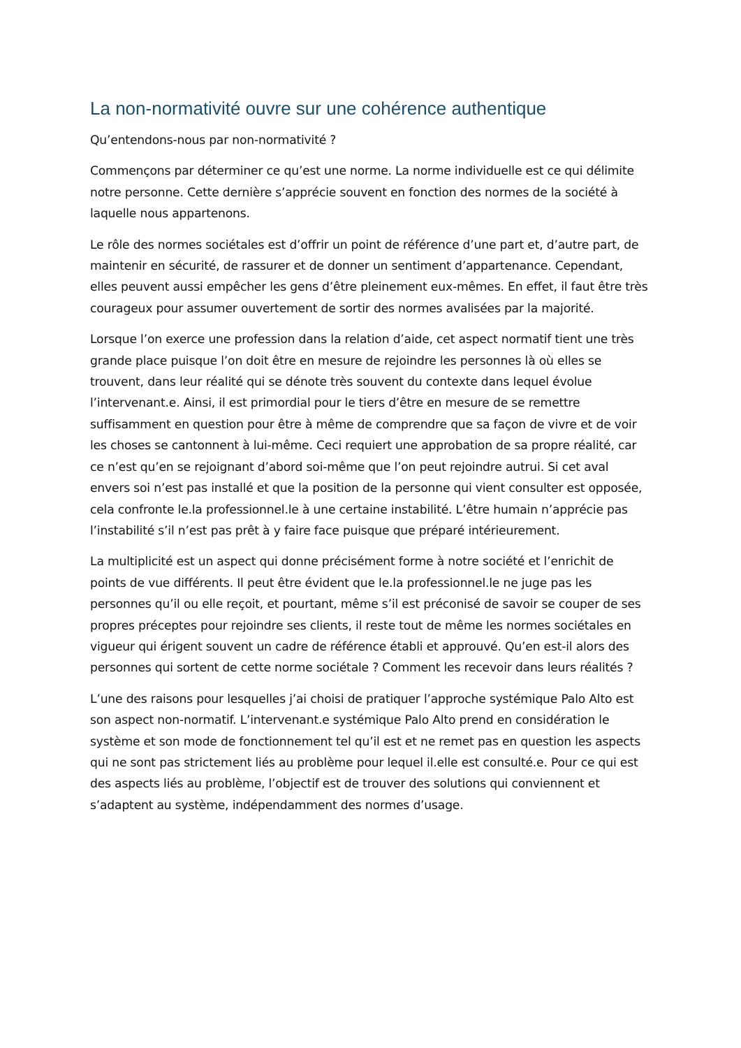La non-normativité ouvre sur une cohérence authentique
Qu’entendons-nous par non-normativité ?
Commençons par déterminer ce qu’est une norme. La norme individuelle est ce qui délimite notre personne. Cette dernière s’apprécie souvent en fonction des normes de la société à laquelle nous appartenons.
Le rôle des normes sociétales est d’offrir un point de référence d’une part et, d’autre part, de maintenir en sécurité, de rassurer et de donner un sentiment d’appartenance. Cependant, elles peuvent aussi empêcher les gens d’être pleinement eux-mêmes. En effet, il faut être très courageux pour assumer ouvertement de sortir des normes avalisées par la majorité.
Lorsque l’on exerce une profession dans la relation d’aide, cet aspect normatif tient une très grande place puisque l’on doit être en mesure de rejoindre les personnes là où elles se trouvent, dans leur réalité qui se dénote très souvent du contexte dans lequel évolue l’intervenant.e. Ainsi, il est primordial pour le tiers d’être en mesure de se remettre suffisamment en question pour être à même de comprendre que sa façon de vivre et de voir les choses se cantonnent à lui-même. Ceci requiert une approbation de sa propre réalité, car ce n’est qu’en se rejoignant d’abord soi-même que l’on peut rejoindre autrui. Si cet aval envers soi n’est pas installé et que la position de la personne qui vient consulter est opposée, cela confronte le.la professionnel.le à une certaine instabilité. L’être humain n’apprécie pas l’instabilité s’il n’est pas prêt à y faire face puisque que préparé intérieurement.
La multiplicité est un aspect qui donne précisément forme à notre société et l’enrichit de points de vue différents. Il peut être évident que le.la professionnel.le ne juge pas les personnes qu’il ou elle reçoit, et pourtant, même s’il est préconisé de savoir se couper de ses propres préceptes pour rejoindre ses clients, il reste tout de même les normes sociétales en vigueur qui érigent souvent un cadre de référence établi et approuvé. Qu’en est-il alors des personnes qui sortent de cette norme sociétale ? Comment les recevoir dans leurs réalités ?
L’une des raisons pour lesquelles j’ai choisi de pratiquer l’approche systémique Palo Alto est son aspect non-normatif. L’intervenant.e systémique Palo Alto prend en considération le système et son mode de fonctionnement tel qu’il est et ne remet pas en question les aspects qui ne sont pas strictement liés au problème pour lequel il.elle est consulté.e. Pour ce qui est des aspects liés au problème, l’objectif est de trouver des solutions qui conviennent et s’adaptent au système, indépendamment des normes d’usage.